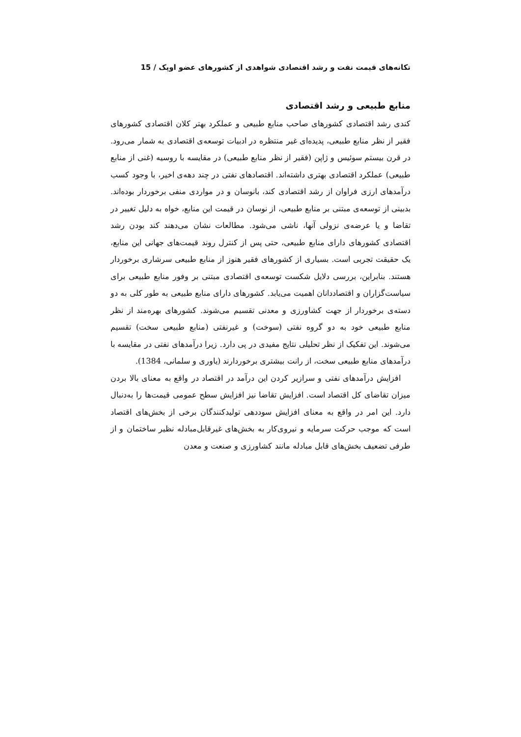تکانه‌های قیمت نفت و رشد اقتصادی شواهدی از کشورهای عضو اوپک / 15
منابع طبیعی و رشد اقتصادی
کندی رشد اقتصادی کشورهای صاحب منابع طبیعی و عملکرد بهتر کلان اقتصادی کشورهای فقیر از نظر منابع طبیعی، پدیده‌ای غیر منتظره در ادبیات توسعه‌ی اقتصادی به شمار می‌رود. در قرن بیستم سوئیس و ژاپن (فقیر از نظر منابع طبیعی) در مقایسه با روسیه (غنی از منابع طبیعی) عملکرد اقتصادی بهتری داشته‌اند. اقتصادهای نفتی در چند دهه‌ی اخیر، با وجود کسب درآمدهای ارزی فراوان از رشد اقتصادی کند، بانوسان و در مواردی منفی برخوردار بوده‌اند. بدبینی از توسعه‌ی مبتنی بر منابع طبیعی، از نوسان در قیمت این منابع، خواه به دلیل تغییر در تقاضا و یا عرضه‌ی نزولی آنها، ناشی می‌شود. مطالعات نشان می‌دهند کند بودن رشد اقتصادی کشورهای دارای منابع طبیعی، حتی پس از کنترل روند قیمت‌های جهانی این منابع، یک حقیقت تجربی است. بسیاری از کشورهای فقیر هنوز از منابع طبیعی سرشاری برخوردار هستند. بنابراین، بررسی دلایل شکست توسعه‌ی اقتصادی مبتنی بر وفور منابع طبیعی برای سیاست‌گزاران و اقتصاددانان اهمیت می‌یابد. کشورهای دارای منابع طبیعی به طور کلی به دو دسته‌ی برخوردار از جهت کشاورزی و معدنی تقسیم می‌شوند. کشورهای بهره‌مند از نظر منابع طبیعی خود به دو گروه نفتی (سوخت) و غیرنفتی (منابع طبیعی سخت) تقسیم می‌شوند. این تفکیک از نظر تحلیلی نتایج مفیدی در پی دارد. زیرا درآمدهای نفتی در مقایسه با درآمدهای منابع طبیعی سخت، از رانت بیشتری برخوردارند (یاوری و سلمانی، 1384).
افزایش درآمدهای نفتی و سرازیر کردن این درآمد در اقتصاد در واقع به معنای بالا بردن میزان تقاضای کل اقتصاد است. افزایش تقاضا نیز افزایش سطح عمومی قیمت‌ها را به‌دنبال دارد. این امر در واقع به معنای افزایش سوددهی تولیدکنندگان برخی از بخش‌های اقتصاد است که موجب حرکت سرمایه و نیروی‌کار به بخش‌های غیرقابل‌مبادله نظیر ساختمان و از طرفی تضعیف بخش‌های قابل مبادله مانند کشاورزی و صنعت و معدن